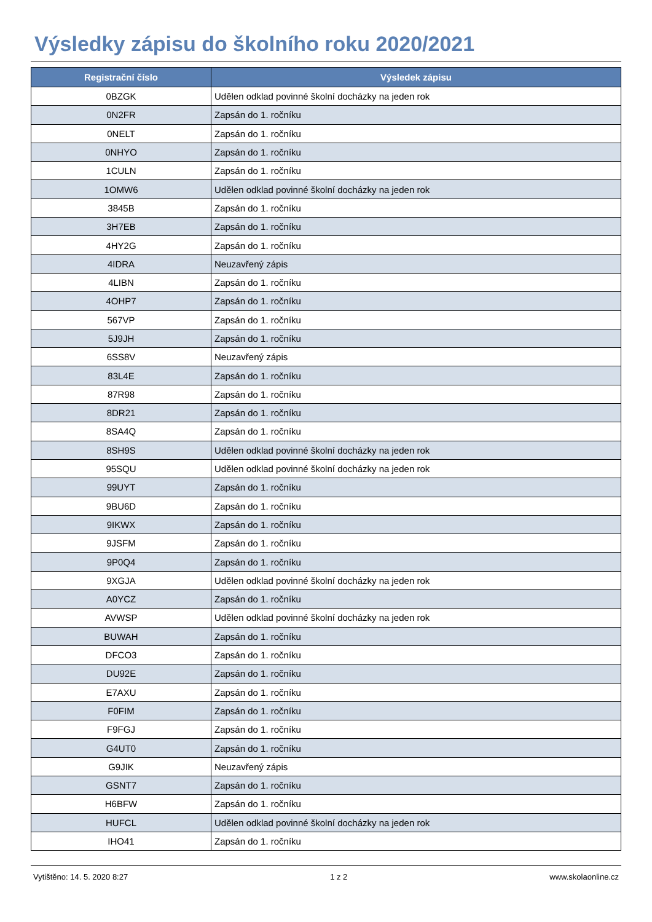Výsledky zápisu do školního roku 2020/2021
| Registrační číslo | Výsledek zápisu |
| --- | --- |
| 0BZGK | Udělen odklad povinné školní docházky na jeden rok |
| 0N2FR | Zapsán do 1. ročníku |
| 0NELT | Zapsán do 1. ročníku |
| 0NHYO | Zapsán do 1. ročníku |
| 1CULN | Zapsán do 1. ročníku |
| 1OMW6 | Udělen odklad povinné školní docházky na jeden rok |
| 3845B | Zapsán do 1. ročníku |
| 3H7EB | Zapsán do 1. ročníku |
| 4HY2G | Zapsán do 1. ročníku |
| 4IDRA | Neuzavřený zápis |
| 4LIBN | Zapsán do 1. ročníku |
| 4OHP7 | Zapsán do 1. ročníku |
| 567VP | Zapsán do 1. ročníku |
| 5J9JH | Zapsán do 1. ročníku |
| 6SS8V | Neuzavřený zápis |
| 83L4E | Zapsán do 1. ročníku |
| 87R98 | Zapsán do 1. ročníku |
| 8DR21 | Zapsán do 1. ročníku |
| 8SA4Q | Zapsán do 1. ročníku |
| 8SH9S | Udělen odklad povinné školní docházky na jeden rok |
| 95SQU | Udělen odklad povinné školní docházky na jeden rok |
| 99UYT | Zapsán do 1. ročníku |
| 9BU6D | Zapsán do 1. ročníku |
| 9IKWX | Zapsán do 1. ročníku |
| 9JSFM | Zapsán do 1. ročníku |
| 9P0Q4 | Zapsán do 1. ročníku |
| 9XGJA | Udělen odklad povinné školní docházky na jeden rok |
| A0YCZ | Zapsán do 1. ročníku |
| AVWSP | Udělen odklad povinné školní docházky na jeden rok |
| BUWAH | Zapsán do 1. ročníku |
| DFCO3 | Zapsán do 1. ročníku |
| DU92E | Zapsán do 1. ročníku |
| E7AXU | Zapsán do 1. ročníku |
| F0FIM | Zapsán do 1. ročníku |
| F9FGJ | Zapsán do 1. ročníku |
| G4UT0 | Zapsán do 1. ročníku |
| G9JIK | Neuzavřený zápis |
| GSNT7 | Zapsán do 1. ročníku |
| H6BFW | Zapsán do 1. ročníku |
| HUFCL | Udělen odklad povinné školní docházky na jeden rok |
| IHO41 | Zapsán do 1. ročníku |
Vytištěno: 14. 5. 2020 8:27 1 z 2 www.skolaonline.cz